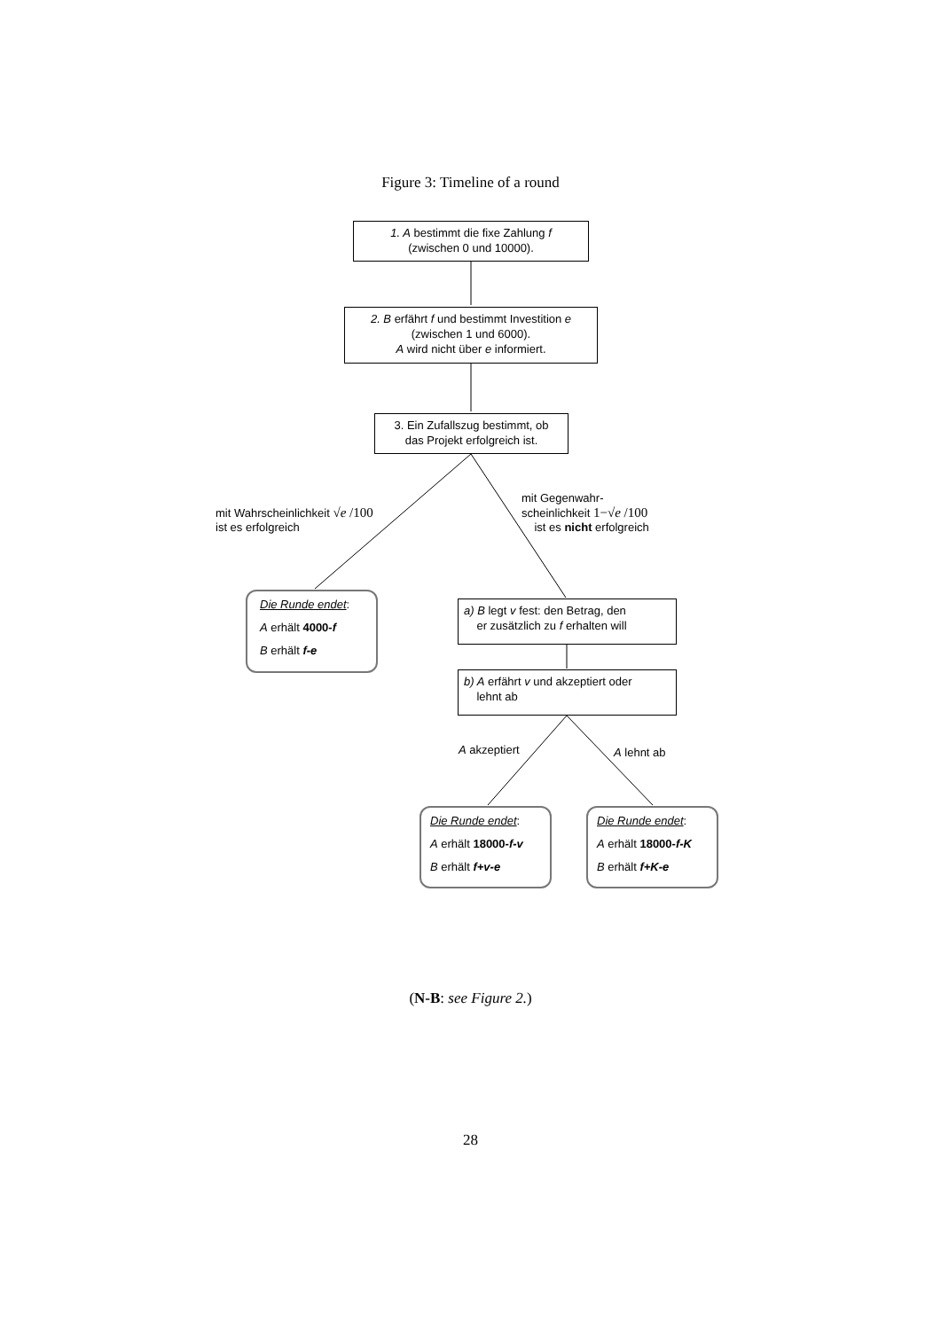Figure 3: Timeline of a round
1. A bestimmt die fixe Zahlung f
(zwischen 0 und 10000).
2. B erfährt f und bestimmt Investition e
(zwischen 1 und 6000).
A wird nicht über e informiert.
3. Ein Zufallszug bestimmt, ob
das Projekt erfolgreich ist.
mit Wahrscheinlichkeit √e /100
ist es erfolgreich
mit Gegenwahr-
scheinlichkeit 1−√e /100
ist es nicht erfolgreich
Die Runde endet:
A erhält 4000-f
B erhält f-e
a) B legt v fest: den Betrag, den
er zusätzlich zu f erhalten will
b) A erfährt v und akzeptiert oder
lehnt ab
A akzeptiert A lehnt ab
Die Runde endet:
A erhält 18000-f-v
B erhält f+v-e
Die Runde endet:
A erhält 18000-f-K
B erhält f+K-e
(N-B: see Figure 2.)
28